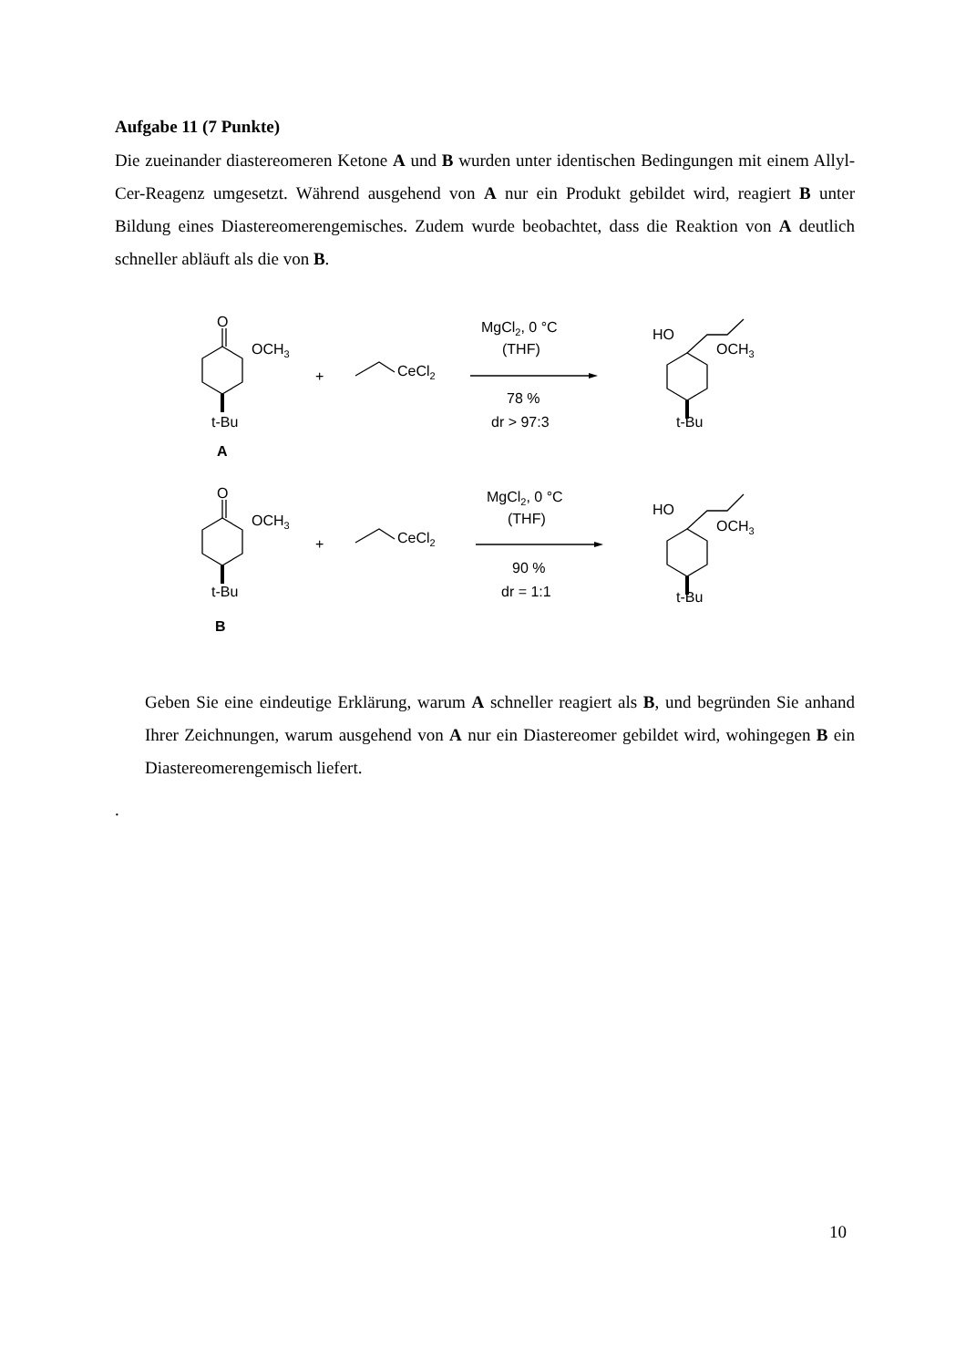Aufgabe 11 (7 Punkte)
Die zueinander diastereomeren Ketone A und B wurden unter identischen Bedingungen mit einem Allyl-Cer-Reagenz umgesetzt. Während ausgehend von A nur ein Produkt gebildet wird, reagiert B unter Bildung eines Diastereomerengemisches. Zudem wurde beobachtet, dass die Reaktion von A deutlich schneller abläuft als die von B.
O
OCH3
+
CeCl2
MgCl2, 0 °C
(THF)
78 %
dr > 97:3
t-Bu
A
HO
OCH3
t-Bu
O
OCH3
+
CeCl2
MgCl2, 0 °C
(THF)
90 %
dr = 1:1
t-Bu
B
HO
OCH3
t-Bu
Geben Sie eine eindeutige Erklärung, warum A schneller reagiert als B, und begründen Sie anhand Ihrer Zeichnungen, warum ausgehend von A nur ein Diastereomer gebildet wird, wohingegen B ein Diastereomerengemisch liefert.
.
10